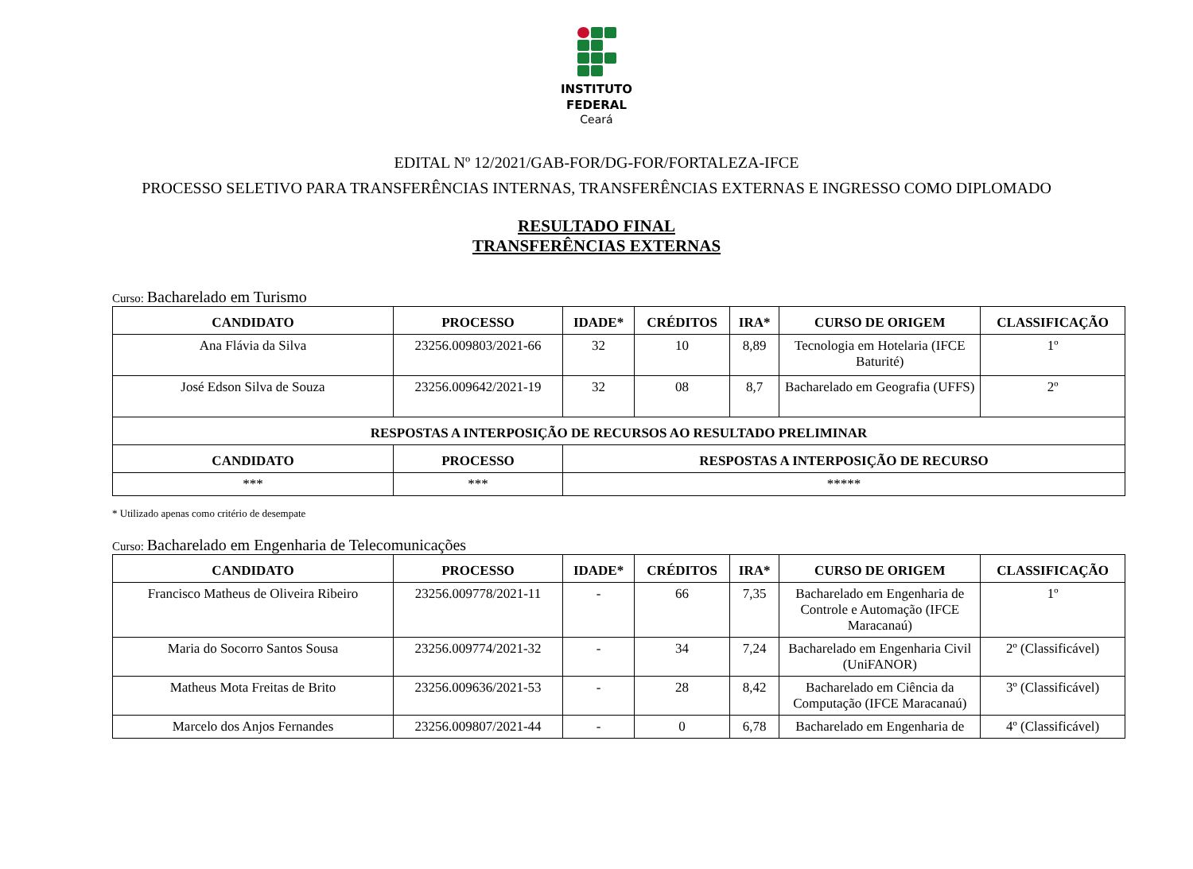INSTITUTO
FEDERAL
Ceará
EDITAL Nº 12/2021/GAB-FOR/DG-FOR/FORTALEZA-IFCE
PROCESSO SELETIVO PARA TRANSFERÊNCIAS INTERNAS, TRANSFERÊNCIAS EXTERNAS E INGRESSO COMO DIPLOMADO
RESULTADO FINAL
TRANSFERÊNCIAS EXTERNAS
Curso: Bacharelado em Turismo
| CANDIDATO | PROCESSO | IDADE* | CRÉDITOS | IRA* | CURSO DE ORIGEM | CLASSIFICAÇÃO |
| --- | --- | --- | --- | --- | --- | --- |
| Ana Flávia da Silva | 23256.009803/2021-66 | 32 | 10 | 8,89 | Tecnologia em Hotelaria (IFCE Baturité) | 1º |
| José Edson Silva de Souza | 23256.009642/2021-19 | 32 | 08 | 8,7 | Bacharelado em Geografia (UFFS) | 2º |
| RESPOSTAS A INTERPOSIÇÃO DE RECURSOS AO RESULTADO PRELIMINAR | | | | | | |
| CANDIDATO | PROCESSO | RESPOSTAS A INTERPOSIÇÃO DE RECURSO | | | | |
| *** | *** | ***** | | | | |
* Utilizado apenas como critério de desempate
Curso: Bacharelado em Engenharia de Telecomunicações
| CANDIDATO | PROCESSO | IDADE* | CRÉDITOS | IRA* | CURSO DE ORIGEM | CLASSIFICAÇÃO |
| --- | --- | --- | --- | --- | --- | --- |
| Francisco Matheus de Oliveira Ribeiro | 23256.009778/2021-11 | - | 66 | 7,35 | Bacharelado em Engenharia de Controle e Automação (IFCE Maracanaú) | 1º |
| Maria do Socorro Santos Sousa | 23256.009774/2021-32 | - | 34 | 7,24 | Bacharelado em Engenharia Civil (UniFANOR) | 2º (Classificável) |
| Matheus Mota Freitas de Brito | 23256.009636/2021-53 | - | 28 | 8,42 | Bacharelado em Ciência da Computação (IFCE Maracanaú) | 3º (Classificável) |
| Marcelo dos Anjos Fernandes | 23256.009807/2021-44 | - | 0 | 6,78 | Bacharelado em Engenharia de | 4º (Classificável) |